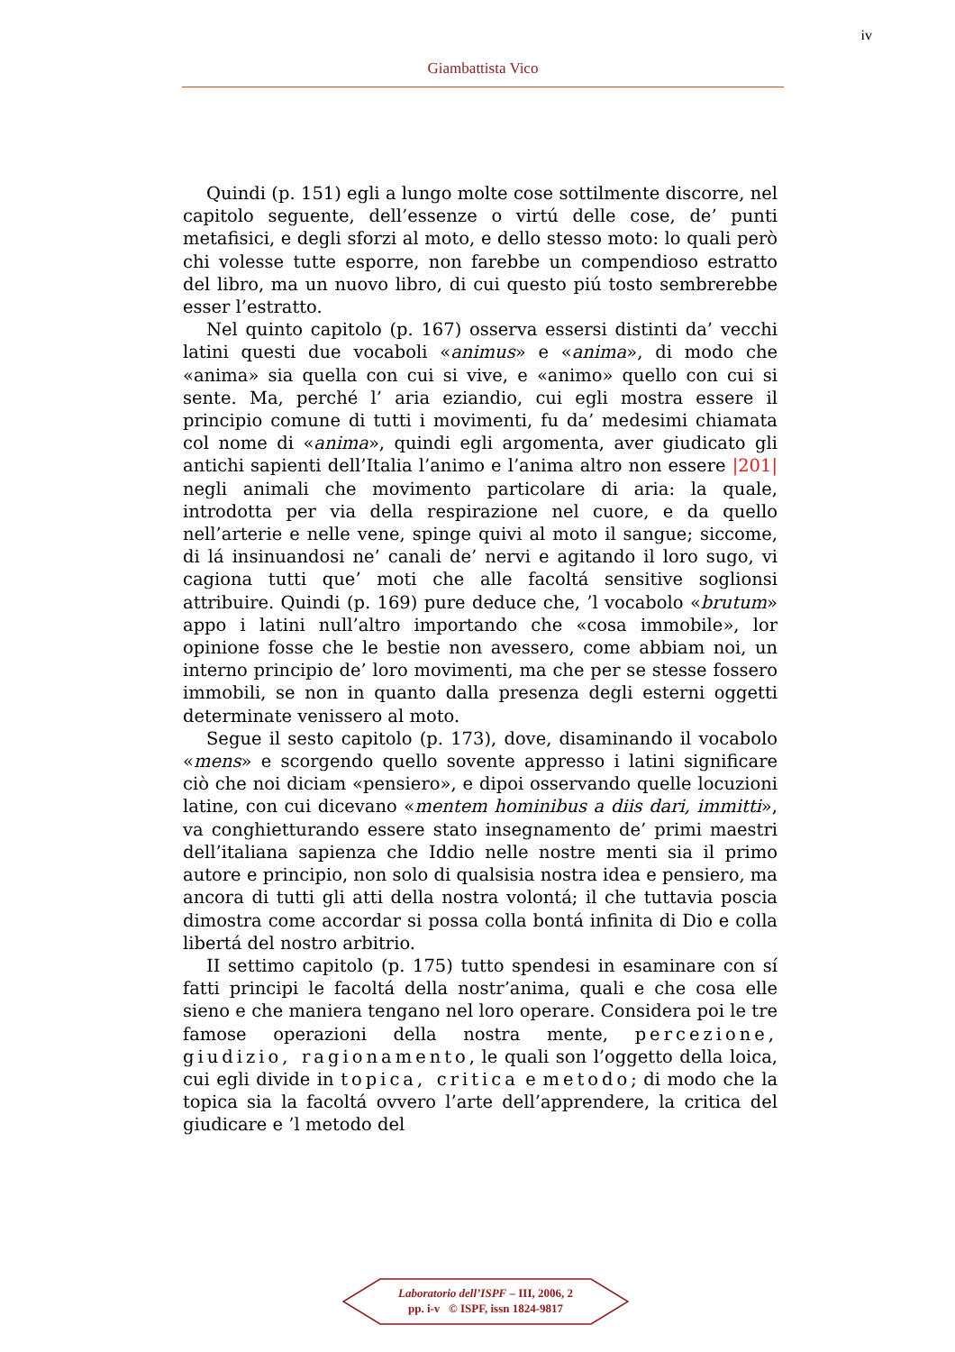iv
Giambattista Vico
Quindi (p. 151) egli a lungo molte cose sottilmente discorre, nel capitolo seguente, dell’essenze o virtú delle cose, de’ punti metafisici, e degli sforzi al moto, e dello stesso moto: lo quali però chi volesse tutte esporre, non farebbe un compendioso estratto del libro, ma un nuovo libro, di cui questo piú tosto sembrerebbe esser l’estratto.
Nel quinto capitolo (p. 167) osserva essersi distinti da’ vecchi latini questi due vocaboli «animus» e «anima», di modo che «anima» sia quella con cui si vive, e «animo» quello con cui si sente. Ma, perché l’ aria eziandio, cui egli mostra essere il principio comune di tutti i movimenti, fu da’ medesimi chiamata col nome di «anima», quindi egli argomenta, aver giudicato gli antichi sapienti dell’Italia l’animo e l’anima altro non essere |201| negli animali che movimento particolare di aria: la quale, introdotta per via della respirazione nel cuore, e da quello nell’arterie e nelle vene, spinge quivi al moto il sangue; siccome, di lá insinuandosi ne’ canali de’ nervi e agitando il loro sugo, vi cagiona tutti que’ moti che alle facoltá sensitive soglionsi attribuire. Quindi (p. 169) pure deduce che, ’l vocabolo «brutum» appo i latini null’altro importando che «cosa immobile», lor opinione fosse che le bestie non avessero, come abbiam noi, un interno principio de’ loro movimenti, ma che per se stesse fossero immobili, se non in quanto dalla presenza degli esterni oggetti determinate venissero al moto.
Segue il sesto capitolo (p. 173), dove, disaminando il vocabolo «mens» e scorgendo quello sovente appresso i latini significare ciò che noi diciam «pensiero», e dipoi osservando quelle locuzioni latine, con cui dicevano «mentem hominibus a diis dari, immitti», va conghietturando essere stato insegnamento de’ primi maestri dell’italiana sapienza che Iddio nelle nostre menti sia il primo autore e principio, non solo di qualsisia nostra idea e pensiero, ma ancora di tutti gli atti della nostra volontá; il che tuttavia poscia dimostra come accordar si possa colla bontá infinita di Dio e colla libertá del nostro arbitrio.
II settimo capitolo (p. 175) tutto spendesi in esaminare con sí fatti principi le facoltá della nostr’anima, quali e che cosa elle sieno e che maniera tengano nel loro operare. Considera poi le tre famose operazioni della nostra mente, percezione, giudizio, ragionamento, le quali son l’oggetto della loica, cui egli divide in topica, critica e metodo; di modo che la topica sia la facoltá ovvero l’arte dell’apprendere, la critica del giudicare e ’l metodo del
Laboratorio dell’ISPF – III, 2006, 2
pp. i-v © ISPF, issn 1824-9817